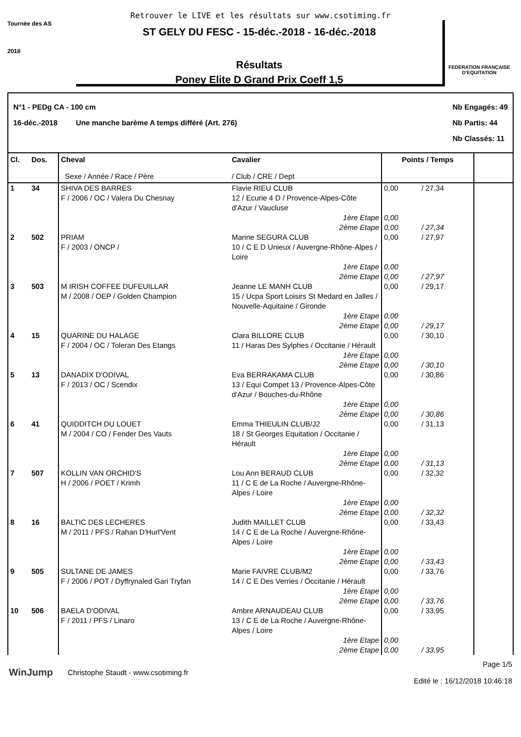Retrouver le LIVE et les résultats sur www.csotiming.fr
Tournée des AS
2018
ST GELY DU FESC - 15-déc.-2018 - 16-déc.-2018
Résultats
Poney Elite D Grand Prix Coeff 1,5
FEDERATION FRANÇAISE D'EQUITATION
N°1 - PEDg CA - 100 cm
16-déc.-2018 Une manche barème A temps différé (Art. 276)
Nb Engagés: 49
Nb Partis: 44
Nb Classés: 11
| Cl. | Dos. | Cheval Sexe / Année / Race / Père | Cavalier / Club / CRE / Dept | Points / Temps | | |
| --- | --- | --- | --- | --- | --- | --- |
| 1 | 34 | SHIVA DES BARRES F / 2006 / OC / Valera Du Chesnay | Flavie RIEU CLUB 12 / Ecurie 4 D / Provence-Alpes-Côte d'Azur / Vaucluse | 0,00 | / 27,34 | |
| | | | 1ère Etape 2ème Etape | 0,00 0,00 | / 27,34 | |
| 2 | 502 | PRIAM F / 2003 / ONCP / | Marine SEGURA CLUB 10 / C E D Unieux / Auvergne-Rhône-Alpes / Loire | 0,00 | / 27,97 | |
| | | | 1ère Etape 2ème Etape | 0,00 0,00 | / 27,97 | |
| 3 | 503 | M IRISH COFFEE DUFEUILLAR M / 2008 / OEP / Golden Champion | Jeanne LE MANH CLUB 15 / Ucpa Sport Loisirs St Medard en Jalles / Nouvelle-Aquitaine / Gironde | 0,00 | / 29,17 | |
| | | | 1ère Etape 2ème Etape | 0,00 0,00 | / 29,17 | |
| 4 | 15 | QUARINE DU HALAGE F / 2004 / OC / Toleran Des Etangs | Clara BILLORE CLUB 11 / Haras Des Sylphes / Occitanie / Hérault | 0,00 | / 30,10 | |
| | | | 1ère Etape 2ème Etape | 0,00 0,00 | / 30,10 | |
| 5 | 13 | DANADIX D'ODIVAL F / 2013 / OC / Scendix | Eva BERRAKAMA CLUB 13 / Equi Compet 13 / Provence-Alpes-Côte d'Azur / Bouches-du-Rhône | 0,00 | / 30,86 | |
| | | | 1ère Etape 2ème Etape | 0,00 0,00 | / 30,86 | |
| 6 | 41 | QUIDDITCH DU LOUET M / 2004 / CO / Fender Des Vauts | Emma THIEULIN CLUB/J2 18 / St Georges Equitation / Occitanie / Hérault | 0,00 | / 31,13 | |
| | | | 1ère Etape 2ème Etape | 0,00 0,00 | / 31,13 | |
| 7 | 507 | KOLLIN VAN ORCHID'S H / 2006 / POET / Krimh | Lou Ann BERAUD CLUB 11 / C E de La Roche / Auvergne-Rhône-Alpes / Loire | 0,00 | / 32,32 | |
| | | | 1ère Etape 2ème Etape | 0,00 0,00 | / 32,32 | |
| 8 | 16 | BALTIC DES LECHERES M / 2011 / PFS / Rahan D'Hurl'Vent | Judith MAILLET CLUB 14 / C E de La Roche / Auvergne-Rhône-Alpes / Loire | 0,00 | / 33,43 | |
| | | | 1ère Etape 2ème Etape | 0,00 0,00 | / 33,43 | |
| 9 | 505 | SULTANE DE JAMES F / 2006 / POT / Dyffrynaled Gari Tryfan | Marie FAIVRE CLUB/M2 14 / C E Des Verries / Occitanie / Hérault | 0,00 | / 33,76 | |
| | | | 1ère Etape 2ème Etape | 0,00 0,00 | / 33,76 | |
| 10 | 506 | BAELA D'ODIVAL F / 2011 / PFS / Linaro | Ambre ARNAUDEAU CLUB 13 / C E de La Roche / Auvergne-Rhône-Alpes / Loire | 0,00 | / 33,95 | |
| | | | 1ère Etape 2ème Etape | 0,00 0,00 | / 33,95 | |
WinJump
Christophe Staudt - www.csotiming.fr
Page 1/5
Edité le : 16/12/2018 10:46:18